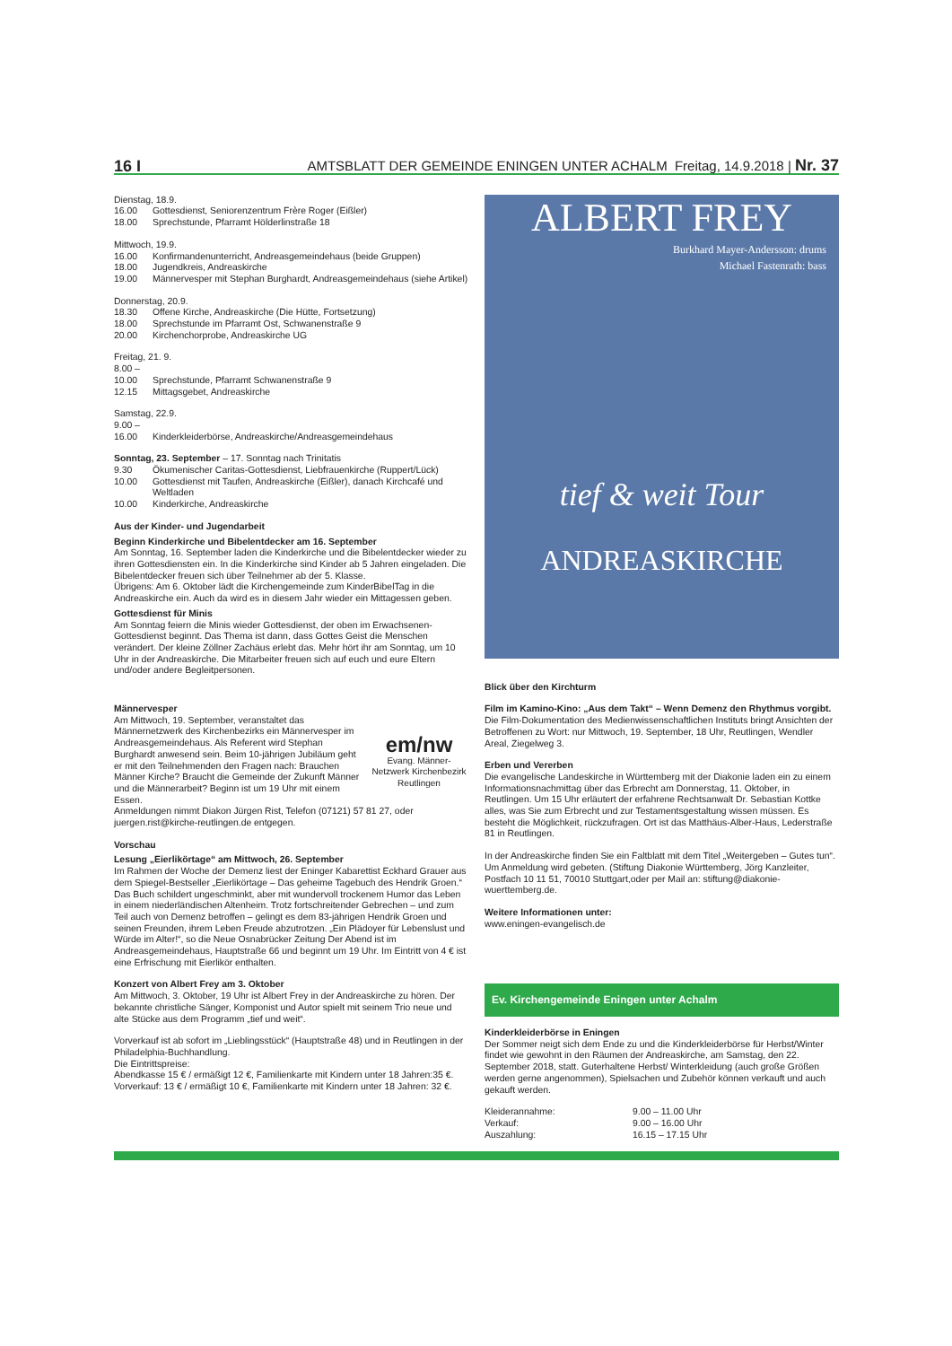16 I AMTSBLATT DER GEMEINDE ENINGEN UNTER ACHALM Freitag, 14.9.2018 | Nr. 37
Dienstag, 18.9.
16.00 Gottesdienst, Seniorenzentrum Frère Roger (Eißler)
18.00 Sprechstunde, Pfarramt Hölderlinstraße 18
Mittwoch, 19.9.
16.00 Konfirmandenunterricht, Andreasgemeindehaus (beide Gruppen)
18.00 Jugendkreis, Andreaskirche
19.00 Männervesper mit Stephan Burghardt, Andreasgemeindehaus (siehe Artikel)
Donnerstag, 20.9.
18.30 Offene Kirche, Andreaskirche (Die Hütte, Fortsetzung)
18.00 Sprechstunde im Pfarramt Ost, Schwanenstraße 9
20.00 Kirchenchorprobe, Andreaskirche UG
Freitag, 21. 9.
8.00 –
10.00 Sprechstunde, Pfarramt Schwanenstraße 9
12.15 Mittagsgebet, Andreaskirche
Samstag, 22.9.
9.00 –
16.00 Kinderkleiderbörse, Andreaskirche/Andreasgemeindehaus
Sonntag, 23. September – 17. Sonntag nach Trinitatis
9.30 Ökumenischer Caritas-Gottesdienst, Liebfrauenkirche (Ruppert/Lück)
10.00 Gottesdienst mit Taufen, Andreaskirche (Eißler), danach Kirchcafé und Weltladen
10.00 Kinderkirche, Andreaskirche
Aus der Kinder- und Jugendarbeit
Beginn Kinderkirche und Bibelentdecker am 16. September
Am Sonntag, 16. September laden die Kinderkirche und die Bibelentdecker wieder zu ihren Gottesdiensten ein. In die Kinderkirche sind Kinder ab 5 Jahren eingeladen. Die Bibelentdecker freuen sich über Teilnehmer ab der 5. Klasse.
Übrigens: Am 6. Oktober lädt die Kirchengemeinde zum KinderBibelTag in die Andreaskirche ein. Auch da wird es in diesem Jahr wieder ein Mittagessen geben.
Gottesdienst für Minis
Am Sonntag feiern die Minis wieder Gottesdienst, der oben im Erwachsenen-Gottesdienst beginnt. Das Thema ist dann, dass Gottes Geist die Menschen verändert. Der kleine Zöllner Zachäus erlebt das. Mehr hört ihr am Sonntag, um 10 Uhr in der Andreaskirche. Die Mitarbeiter freuen sich auf euch und eure Eltern und/oder andere Begleitpersonen.
Männervesper
Am Mittwoch, 19. September, veranstaltet das Männernetzwerk des Kirchenbezirks ein Männervesper im Andreasgemeindehaus. Als Referent wird Stephan Burghardt anwesend sein. Beim 10-jährigen Jubiläum geht er mit den Teilnehmenden den Fragen nach: Brauchen Männer Kirche? Braucht die Gemeinde der Zukunft Männer und die Männerarbeit? Beginn ist um 19 Uhr mit einem Essen.
em/nw
Evang. Männer-Netzwerk Kirchenbezirk Reutlingen
Anmeldungen nimmt Diakon Jürgen Rist, Telefon (07121) 57 81 27, oder juergen.rist@kirche-reutlingen.de entgegen.
Vorschau
Lesung „Eierlikörtage“ am Mittwoch, 26. September
Im Rahmen der Woche der Demenz liest der Eninger Kabarettist Eckhard Grauer aus dem Spiegel-Bestseller „Eierlikörtage – Das geheime Tagebuch des Hendrik Groen.“ Das Buch schildert ungeschminkt, aber mit wundervoll trockenem Humor das Leben in einem niederländischen Altenheim. Trotz fortschreitender Gebrechen – und zum Teil auch von Demenz betroffen – gelingt es dem 83-jährigen Hendrik Groen und seinen Freunden, ihrem Leben Freude abzutrotzen. „Ein Plädoyer für Lebenslust und Würde im Alter!“, so die Neue Osnabrücker Zeitung Der Abend ist im Andreasgemeindehaus, Hauptstraße 66 und beginnt um 19 Uhr. Im Eintritt von 4 € ist eine Erfrischung mit Eierlikör enthalten.
Konzert von Albert Frey am 3. Oktober
Am Mittwoch, 3. Oktober, 19 Uhr ist Albert Frey in der Andreaskirche zu hören. Der bekannte christliche Sänger, Komponist und Autor spielt mit seinem Trio neue und alte Stücke aus dem Programm „tief und weit“.
Vorverkauf ist ab sofort im „Lieblingsstück“ (Hauptstraße 48) und in Reutlingen in der Philadelphia-Buchhandlung.
Die Eintrittspreise:
Abendkasse 15 € / ermäßigt 12 €, Familienkarte mit Kindern unter 18 Jahren:35 €.
Vorverkauf: 13 € / ermäßigt 10 €, Familienkarte mit Kindern unter 18 Jahren: 32 €.
ALBERT FREY
Burkhard Mayer-Andersson: drums
Michael Fastenrath: bass
tief & weit Tour
ANDREASKIRCHE
Blick über den Kirchturm
Film im Kamino-Kino: „Aus dem Takt“ – Wenn Demenz den Rhythmus vorgibt.
Die Film-Dokumentation des Medienwissenschaftlichen Instituts bringt Ansichten der Betroffenen zu Wort: nur Mittwoch, 19. September, 18 Uhr, Reutlingen, Wendler Areal, Ziegelweg 3.
Erben und Vererben
Die evangelische Landeskirche in Württemberg mit der Diakonie laden ein zu einem Informationsnachmittag über das Erbrecht am Donnerstag, 11. Oktober, in Reutlingen. Um 15 Uhr erläutert der erfahrene Rechtsanwalt Dr. Sebastian Kottke alles, was Sie zum Erbrecht und zur Testamentsgestaltung wissen müssen. Es besteht die Möglichkeit, rückzufragen. Ort ist das Matthäus-Alber-Haus, Lederstraße 81 in Reutlingen.
In der Andreaskirche finden Sie ein Faltblatt mit dem Titel „Weitergeben – Gutes tun“. Um Anmeldung wird gebeten. (Stiftung Diakonie Württemberg, Jörg Kanzleiter, Postfach 10 11 51, 70010 Stuttgart,oder per Mail an: stiftung@diakonie-wuerttemberg.de.
Weitere Informationen unter:
www.eningen-evangelisch.de
Ev. Kirchengemeinde Eningen unter Achalm
Kinderkleiderbörse in Eningen
Der Sommer neigt sich dem Ende zu und die Kinderkleiderbörse für Herbst/Winter findet wie gewohnt in den Räumen der Andreaskirche, am Samstag, den 22. September 2018, statt. Guterhaltene Herbst/ Winterkleidung (auch große Größen werden gerne angenommen), Spielsachen und Zubehör können verkauft und auch gekauft werden.
Kleiderannahme: 9.00 – 11.00 Uhr
Verkauf: 9.00 – 16.00 Uhr
Auszahlung: 16.15 – 17.15 Uhr